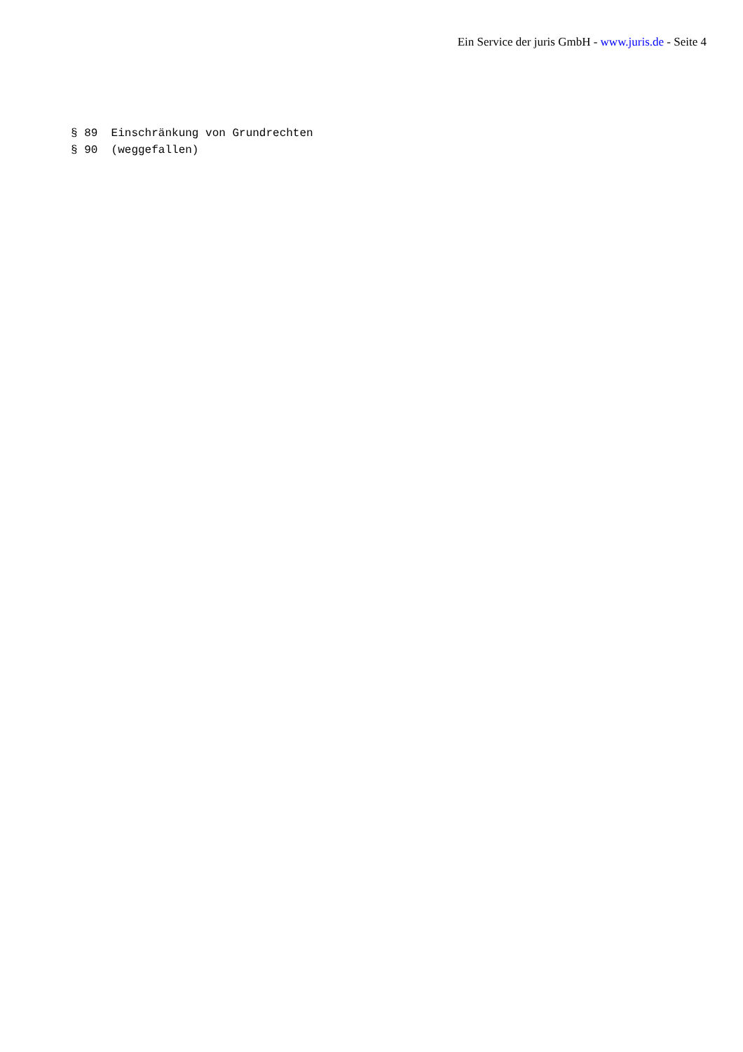Ein Service der juris GmbH - www.juris.de - Seite 4
§ 89 Einschränkung von Grundrechten § 90 (weggefallen)